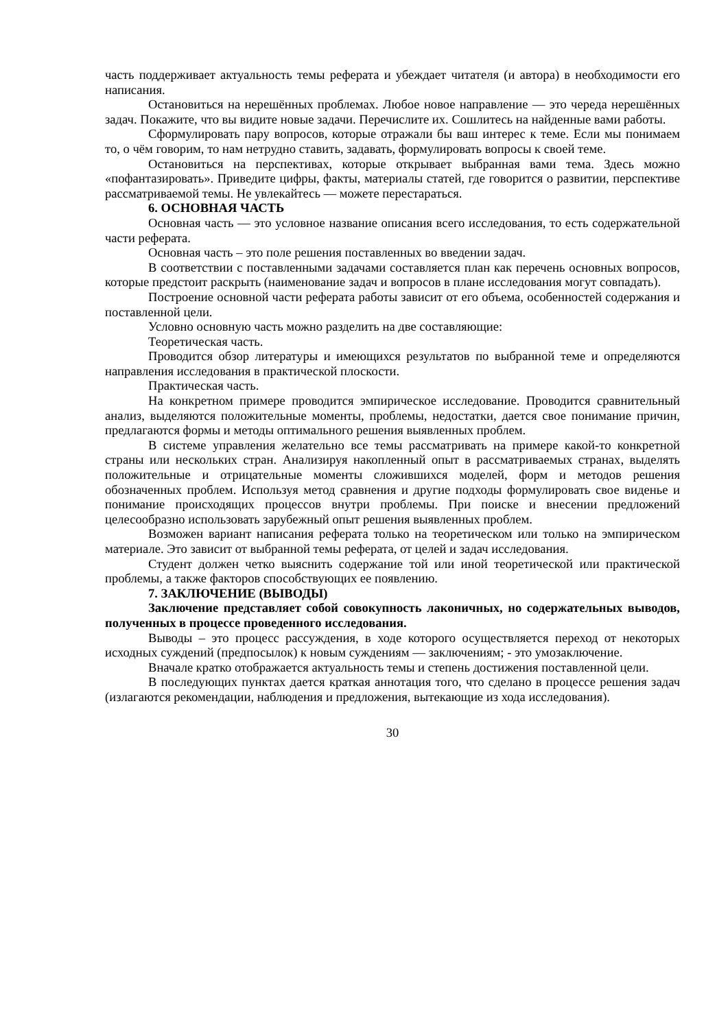часть поддерживает актуальность темы реферата и убеждает читателя (и автора) в необходимости его написания.
Остановиться на нерешённых проблемах. Любое новое направление — это череда нерешённых задач. Покажите, что вы видите новые задачи. Перечислите их. Сошлитесь на найденные вами работы.
Сформулировать пару вопросов, которые отражали бы ваш интерес к теме. Если мы понимаем то, о чём говорим, то нам нетрудно ставить, задавать, формулировать вопросы к своей теме.
Остановиться на перспективах, которые открывает выбранная вами тема. Здесь можно «пофантазировать». Приведите цифры, факты, материалы статей, где говорится о развитии, перспективе рассматриваемой темы. Не увлекайтесь — можете перестараться.
6. ОСНОВНАЯ ЧАСТЬ
Основная часть — это условное название описания всего исследования, то есть содержательной части реферата.
Основная часть – это поле решения поставленных во введении задач.
В соответствии с поставленными задачами составляется план как перечень основных вопросов, которые предстоит раскрыть (наименование задач и вопросов в плане исследования могут совпадать).
Построение основной части реферата работы зависит от его объема, особенностей содержания и поставленной цели.
Условно основную часть можно разделить на две составляющие:
Теоретическая часть.
Проводится обзор литературы и имеющихся результатов по выбранной теме и определяются направления исследования в практической плоскости.
Практическая часть.
На конкретном примере проводится эмпирическое исследование. Проводится сравнительный анализ, выделяются положительные моменты, проблемы, недостатки, дается свое понимание причин, предлагаются формы и методы оптимального решения выявленных проблем.
В системе управления желательно все темы рассматривать на примере какой-то конкретной страны или нескольких стран. Анализируя накопленный опыт в рассматриваемых странах, выделять положительные и отрицательные моменты сложившихся моделей, форм и методов решения обозначенных проблем. Используя метод сравнения и другие подходы формулировать свое виденье и понимание происходящих процессов внутри проблемы. При поиске и внесении предложений целесообразно использовать зарубежный опыт решения выявленных проблем.
Возможен вариант написания реферата только на теоретическом или только на эмпирическом материале. Это зависит от выбранной темы реферата, от целей и задач исследования.
Студент должен четко выяснить содержание той или иной теоретической или практической проблемы, а также факторов способствующих ее появлению.
7. ЗАКЛЮЧЕНИЕ (ВЫВОДЫ)
Заключение представляет собой совокупность лаконичных, но содержательных выводов, полученных в процессе проведенного исследования.
Выводы – это процесс рассуждения, в ходе которого осуществляется переход от некоторых исходных суждений (предпосылок) к новым суждениям — заключениям; - это умозаключение.
Вначале кратко отображается актуальность темы и степень достижения поставленной цели.
В последующих пунктах дается краткая аннотация того, что сделано в процессе решения задач (излагаются рекомендации, наблюдения и предложения, вытекающие из хода исследования).
30